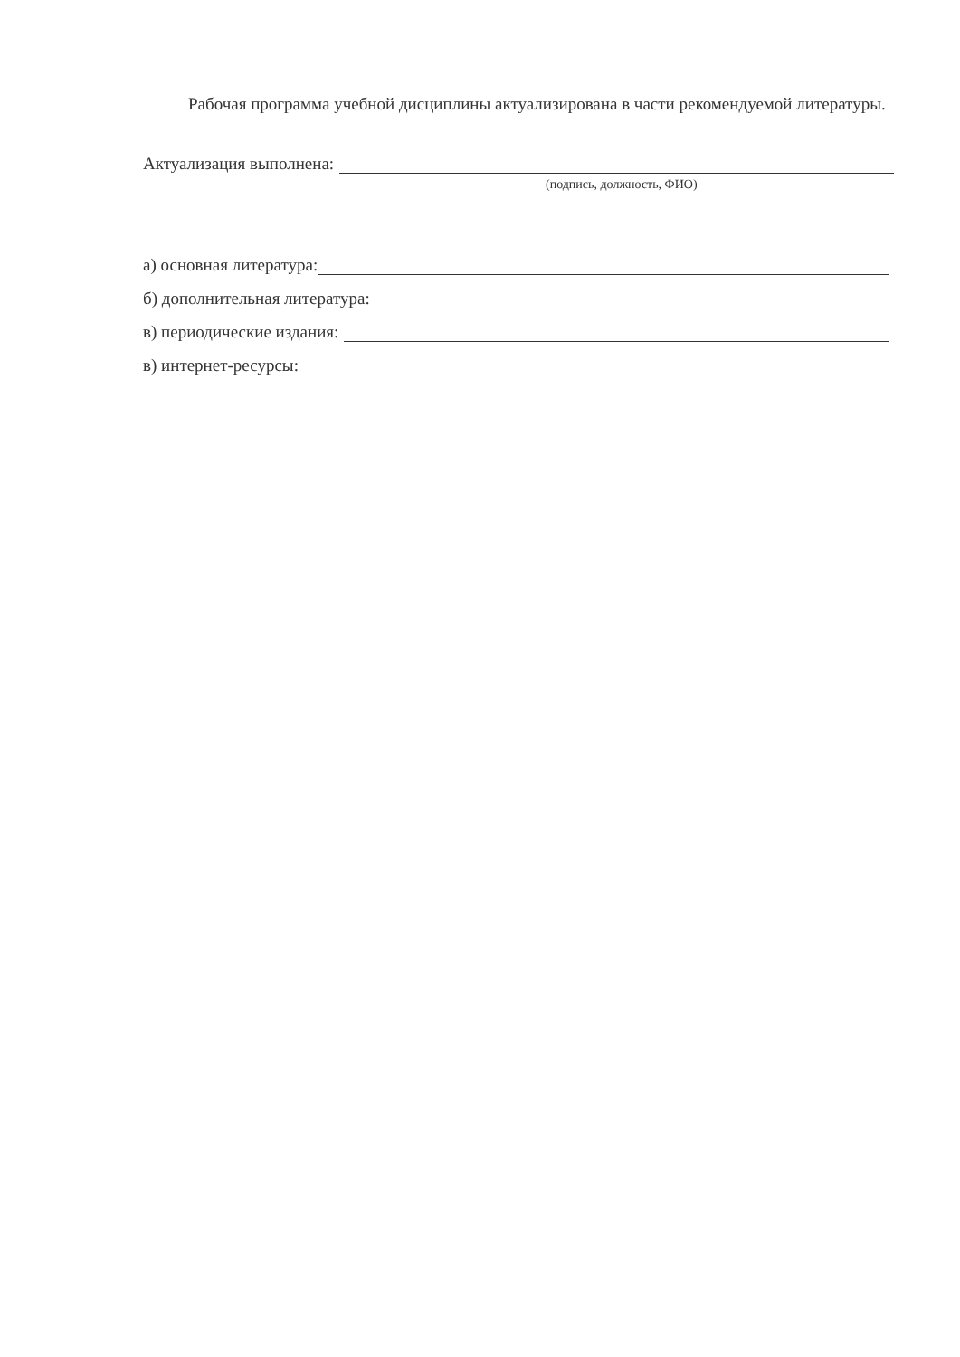Рабочая программа учебной дисциплины актуализирована в части рекомендуемой литературы.
Актуализация выполнена:
(подпись, должность, ФИО)
а) основная литература:
б) дополнительная литература:
в) периодические издания:
в) интернет-ресурсы: